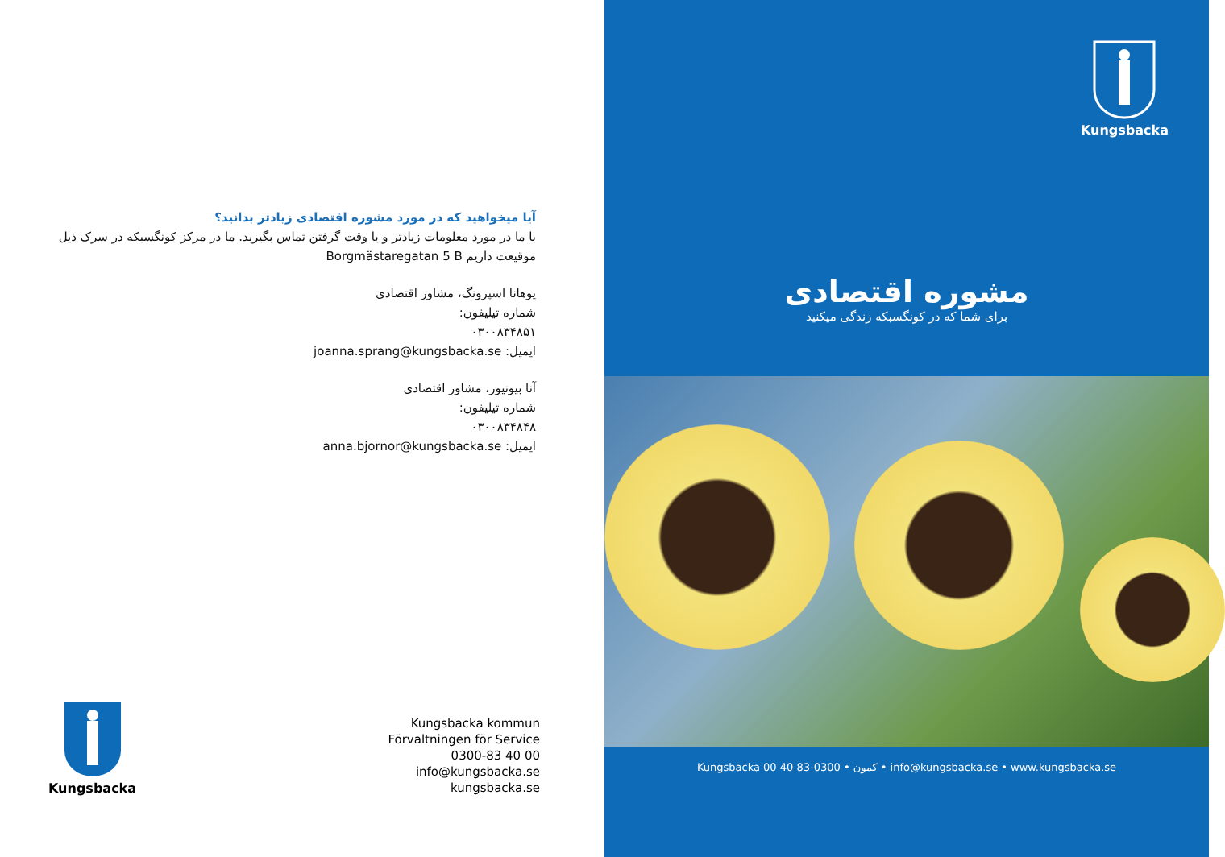آیا میخواهید که در مورد مشوره اقتصادی زیادتر بدانید؟
با ما در مورد معلومات زیادتر و یا وقت گرفتن تماس بگیرید. ما در مرکز کونگسبکه در سرک ذیل موقیعت داریم Borgmästaregatan 5 B
یوهانا اسپرونگ، مشاور اقتصادی
شماره تیلیفون:
۰۳۰۰۸۳۴۸۵۱
ایمیل: joanna.sprang@kungsbacka.se
آنا بیونیور، مشاور اقتصادی
شماره تیلیفون:
۰۳۰۰۸۳۴۸۴۸
ایمیل: anna.bjornor@kungsbacka.se
Kungsbacka
Kungsbacka kommun
Förvaltningen för Service
0300-83 40 00
info@kungsbacka.se
kungsbacka.se
Kungsbacka
مشوره اقتصادی
برای شما که در کونگسبکه زندگی میکنید
Kungsbacka کمون • 0300-83 40 00 • info@kungsbacka.se • www.kungsbacka.se